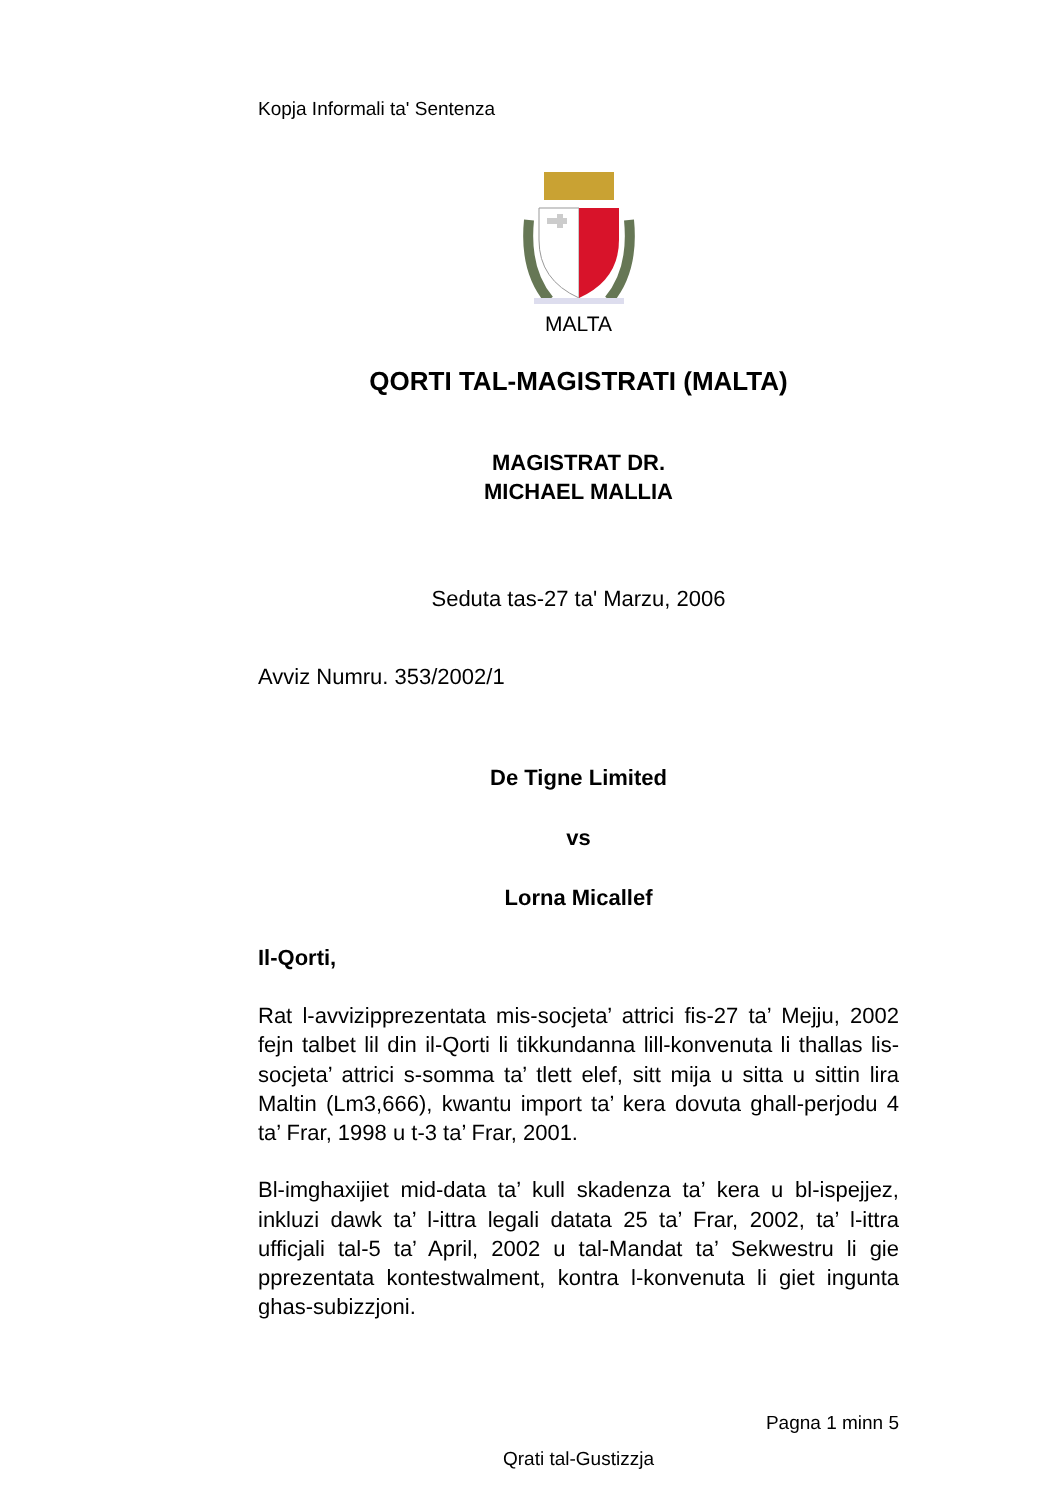Kopja Informali ta' Sentenza
MALTA
QORTI TAL-MAGISTRATI (MALTA)
MAGISTRAT DR.
MICHAEL MALLIA
Seduta tas-27 ta' Marzu, 2006
Avviz Numru. 353/2002/1
De Tigne Limited
vs
Lorna Micallef
Il-Qorti,
Rat l-avvizipprezentata mis-socjeta’ attrici fis-27 ta’ Mejju, 2002 fejn talbet lil din il-Qorti li tikkundanna lill-konvenuta li thallas lis-socjeta’ attrici s-somma ta’ tlett elef, sitt mija u sitta u sittin lira Maltin (Lm3,666), kwantu import ta’ kera dovuta ghall-perjodu 4 ta’ Frar, 1998 u t-3 ta’ Frar, 2001.
Bl-imghaxijiet mid-data ta’ kull skadenza ta’ kera u bl-ispejjez, inkluzi dawk ta’ l-ittra legali datata 25 ta’ Frar, 2002, ta’ l-ittra ufficjali tal-5 ta’ April, 2002 u tal-Mandat ta’ Sekwestru li gie pprezentata kontestwalment, kontra l-konvenuta li giet ingunta ghas-subizzjoni.
Pagna 1 minn 5
Qrati tal-Gustizzja